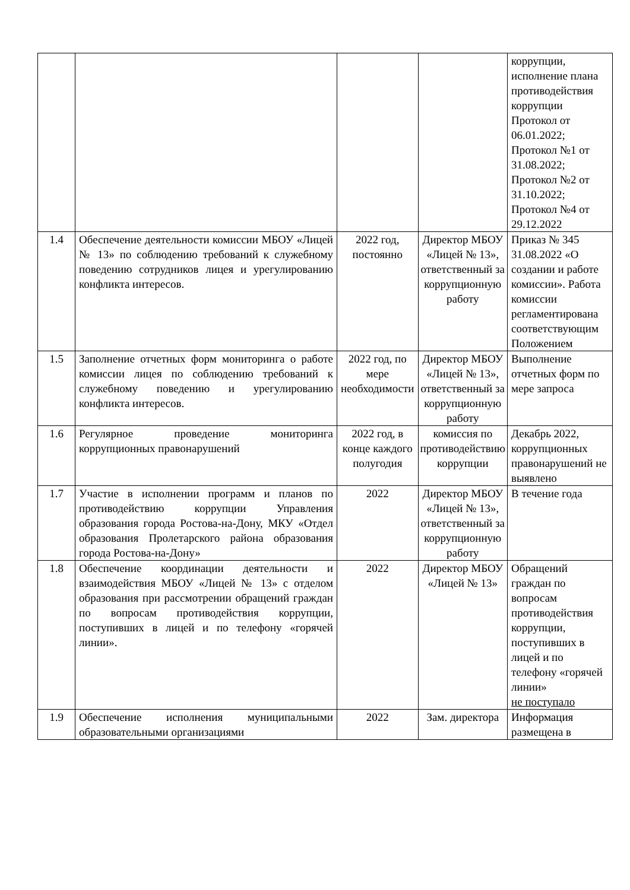| | | | | коррупции, исполнение плана противодействия коррупции Протокол от 06.01.2022; Протокол №1 от 31.08.2022; Протокол №2 от 31.10.2022; Протокол №4 от 29.12.2022 |
| 1.4 | Обеспечение деятельности комиссии МБОУ «Лицей № 13» по соблюдению требований к служебному поведению сотрудников лицея и урегулированию конфликта интересов. | 2022 год, постоянно | Директор МБОУ «Лицей № 13», ответственный за коррупционную работу | Приказ № 345 31.08.2022 «О создании и работе комиссии». Работа комиссии регламентирована соответствующим Положением |
| 1.5 | Заполнение отчетных форм мониторинга о работе комиссии лицея по соблюдению требований к служебному поведению и урегулированию конфликта интересов. | 2022 год, по мере необходимости | Директор МБОУ «Лицей № 13», ответственный за коррупционную работу | Выполнение отчетных форм по мере запроса |
| 1.6 | Регулярное проведение мониторинга коррупционных правонарушений | 2022 год, в конце каждого полугодия | комиссия по противодействию коррупции | Декабрь 2022, коррупционных правонарушений не выявлено |
| 1.7 | Участие в исполнении программ и планов по противодействию коррупции Управления образования города Ростова-на-Дону, МКУ «Отдел образования Пролетарского района образования города Ростова-на-Дону» | 2022 | Директор МБОУ «Лицей № 13», ответственный за коррупционную работу | В течение года |
| 1.8 | Обеспечение координации деятельности и взаимодействия МБОУ «Лицей № 13» с отделом образования при рассмотрении обращений граждан по вопросам противодействия коррупции, поступивших в лицей и по телефону «горячей линии». | 2022 | Директор МБОУ «Лицей № 13» | Обращений граждан по вопросам противодействия коррупции, поступивших в лицей и по телефону «горячей линии» не поступало |
| 1.9 | Обеспечение исполнения муниципальными образовательными организациями | 2022 | Зам. директора | Информация размещена в |